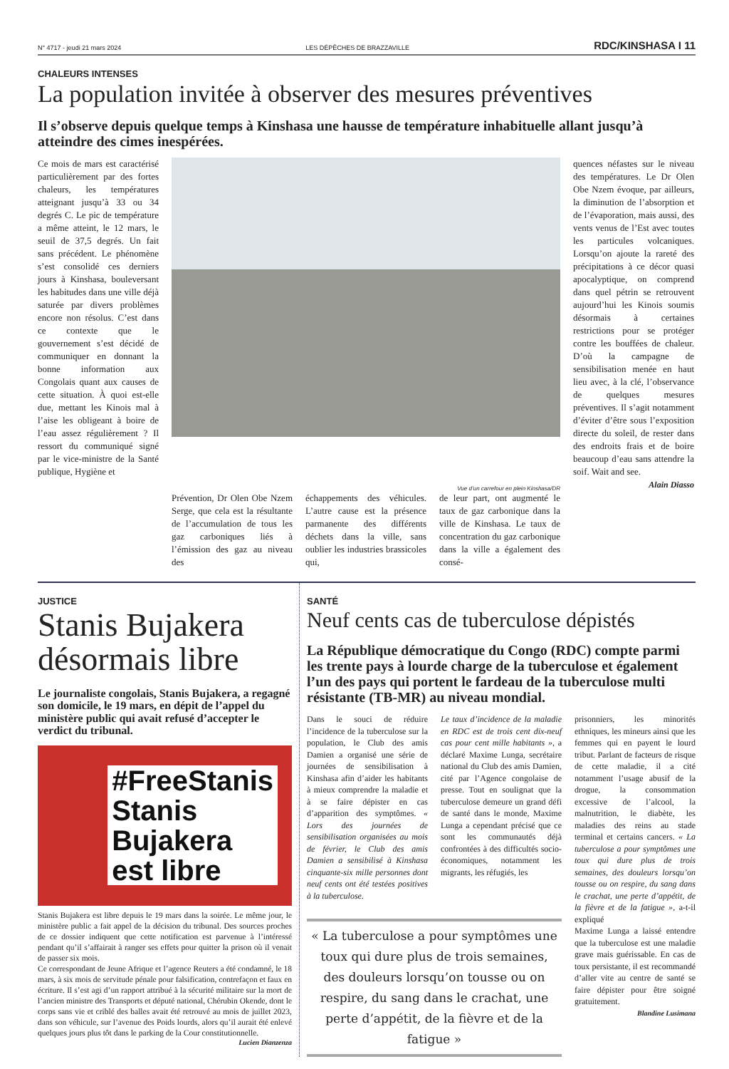N° 4717 - jeudi 21 mars 2024 LES DÉPÊCHES DE BRAZZAVILLE RDC/KINSHASA I 11
CHALEURS INTENSES
La population invitée à observer des mesures préventives
Il s’observe depuis quelque temps à Kinshasa une hausse de température inhabituelle allant jusqu’à atteindre des cimes inespérées.
Ce mois de mars est caractérisé particulièrement par des fortes chaleurs, les températures atteignant jusqu’à 33 ou 34 degrés C. Le pic de température a même atteint, le 12 mars, le seuil de 37,5 degrés. Un fait sans précédent. Le phénomène s’est consolidé ces derniers jours à Kinshasa, bouleversant les habitudes dans une ville déjà saturée par divers problèmes encore non résolus. C’est dans ce contexte que le gouvernement s’est décidé de communiquer en donnant la bonne information aux Congolais quant aux causes de cette situation. À quoi est-elle due, mettant les Kinois mal à l’aise les obligeant à boire de l’eau assez régulièrement ? Il ressort du communiqué signé par le vice-ministre de la Santé publique, Hygiène et
quences néfastes sur le niveau des températures. Le Dr Olen Obe Nzem évoque, par ailleurs, la diminution de l’absorption et de l’évaporation, mais aussi, des vents venus de l’Est avec toutes les particules volcaniques. Lorsqu’on ajoute la rareté des précipitations à ce décor quasi apocalyptique, on comprend dans quel pétrin se retrouvent aujourd’hui les Kinois soumis désormais à certaines restrictions pour se protéger contre les bouffées de chaleur. D’où la campagne de sensibilisation menée en haut lieu avec, à la clé, l’observance de quelques mesures préventives. Il s’agit notamment d’éviter d’être sous l’exposition directe du soleil, de rester dans des endroits frais et de boire beaucoup d’eau sans attendre la soif. Wait and see.
Alain Diasso
Vue d’un carrefour en plein Kinshasa/DR
Prévention, Dr Olen Obe Nzem Serge, que cela est la résultante de l’accumulation de tous les gaz carboniques liés à l’émission des gaz au niveau des
échappements des véhicules. L’autre cause est la présence parmanente des différents déchets dans la ville, sans oublier les industries brassicoles qui,
de leur part, ont augmenté le taux de gaz carbonique dans la ville de Kinshasa. Le taux de concentration du gaz carbonique dans la ville a également des consé-
JUSTICE
Stanis Bujakera désormais libre
Le journaliste congolais, Stanis Bujakera, a regagné son domicile, le 19 mars, en dépit de l’appel du ministère public qui avait refusé d’accepter le verdict du tribunal.
#FreeStanis
Stanis
Bujakera
est libre
Stanis Bujakera est libre depuis le 19 mars dans la soirée. Le même jour, le ministère public a fait appel de la décision du tribunal. Des sources proches de ce dossier indiquent que cette notification est parvenue à l’intéressé pendant qu’il s’affairait à ranger ses effets pour quitter la prison où il venait de passer six mois.
Ce correspondant de Jeune Afrique et l’agence Reuters a été condamné, le 18 mars, à six mois de servitude pénale pour falsification, contrefaçon et faux en écriture. Il s’est agi d’un rapport attribué à la sécurité militaire sur la mort de l’ancien ministre des Transports et député national, Chérubin Okende, dont le corps sans vie et criblé des balles avait été retrouvé au mois de juillet 2023, dans son véhicule, sur l’avenue des Poids lourds, alors qu’il aurait été enlevé quelques jours plus tôt dans le parking de la Cour constitutionnelle.
Lucien Dianzenza
SANTÉ
Neuf cents cas de tuberculose dépistés
La République démocratique du Congo (RDC) compte parmi les trente pays à lourde charge de la tuberculose et également l’un des pays qui portent le fardeau de la tuberculose multi résistante (TB-MR) au niveau mondial.
Dans le souci de réduire l’incidence de la tuberculose sur la population, le Club des amis Damien a organisé une série de journées de sensibilisation à Kinshasa afin d’aider les habitants à mieux comprendre la maladie et à se faire dépister en cas d’apparition des symptômes. « Lors des journées de sensibilisation organisées au mois de février, le Club des amis Damien a sensibilisé à Kinshasa cinquante-six mille personnes dont neuf cents ont été testées positives à la tuberculose.
Le taux d’incidence de la maladie en RDC est de trois cent dix-neuf cas pour cent mille habitants », a déclaré Maxime Lunga, secrétaire national du Club des amis Damien, cité par l’Agence congolaise de presse. Tout en soulignat que la tuberculose demeure un grand défi de santé dans le monde, Maxime Lunga a cependant précisé que ce sont les communautés déjà confrontées à des difficultés socio-économiques, notamment les migrants, les réfugiés, les
prisonniers, les minorités ethniques, les mineurs ainsi que les femmes qui en payent le lourd tribut. Parlant de facteurs de risque de cette maladie, il a cité notamment l’usage abusif de la drogue, la consommation excessive de l’alcool, la malnutrition, le diabète, les maladies des reins au stade terminal et certains cancers. « La tuberculose a pour symptômes une toux qui dure plus de trois semaines, des douleurs lorsqu’on tousse ou on respire, du sang dans le crachat, une perte d’appétit, de la fièvre et de la fatigue », a-t-il expliqué
Maxime Lunga a laissé entendre que la tuberculose est une maladie grave mais guérissable. En cas de toux persistante, il est recommandé d’aller vite au centre de santé se faire dépister pour être soigné gratuitement.
Blandine Lusimana
« La tuberculose a pour symptômes une toux qui dure plus de trois semaines, des douleurs lorsqu’on tousse ou on respire, du sang dans le crachat, une perte d’appétit, de la fièvre et de la fatigue »